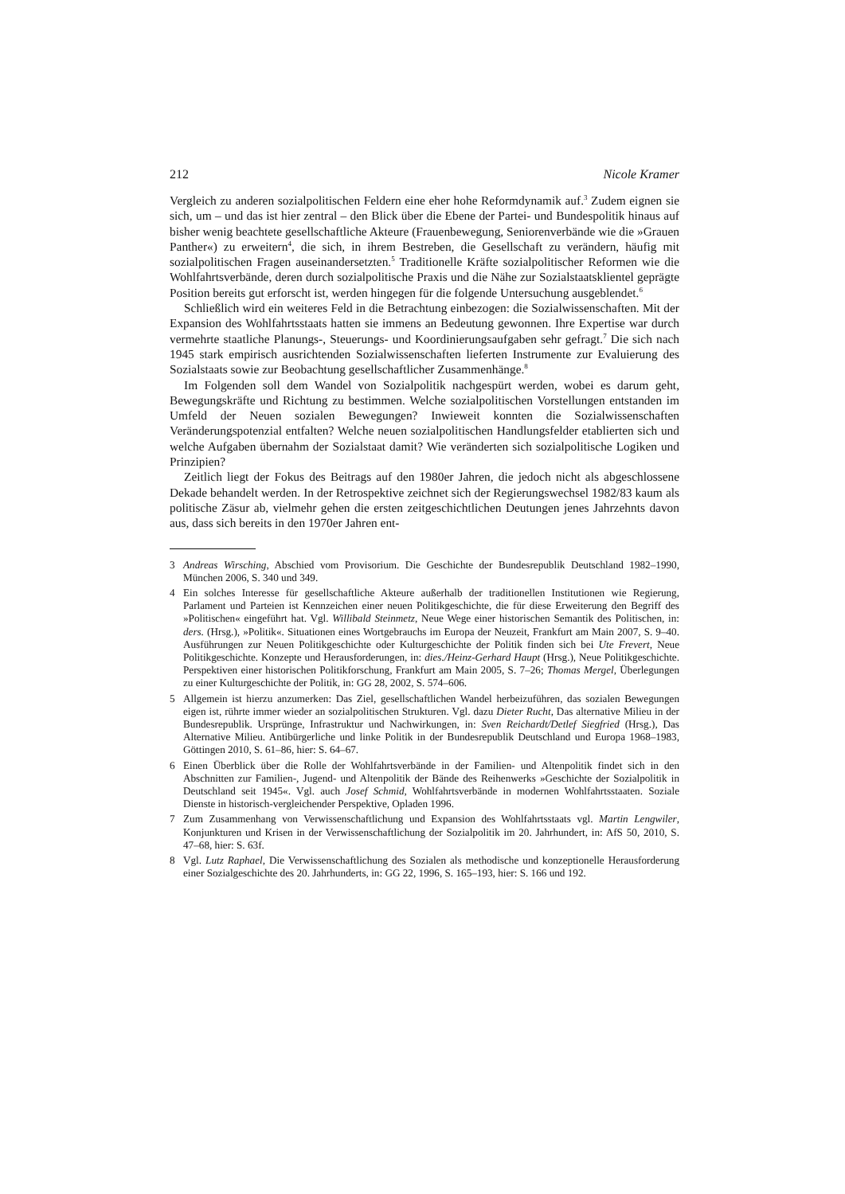212 Nicole Kramer
Vergleich zu anderen sozialpolitischen Feldern eine eher hohe Reformdynamik auf.<sup>3</sup> Zudem eignen sie sich, um – und das ist hier zentral – den Blick über die Ebene der Partei- und Bundespolitik hinaus auf bisher wenig beachtete gesellschaftliche Akteure (Frauenbewegung, Seniorenverbände wie die »Grauen Panther«) zu erweitern<sup>4</sup>, die sich, in ihrem Bestreben, die Gesellschaft zu verändern, häufig mit sozialpolitischen Fragen auseinandersetzten.<sup>5</sup> Traditionelle Kräfte sozialpolitischer Reformen wie die Wohlfahrtsverbände, deren durch sozialpolitische Praxis und die Nähe zur Sozialstaatsklientel geprägte Position bereits gut erforscht ist, werden hingegen für die folgende Untersuchung ausgeblendet.<sup>6</sup>
Schließlich wird ein weiteres Feld in die Betrachtung einbezogen: die Sozialwissenschaften. Mit der Expansion des Wohlfahrtsstaats hatten sie immens an Bedeutung gewonnen. Ihre Expertise war durch vermehrte staatliche Planungs-, Steuerungs- und Koordinierungsaufgaben sehr gefragt.<sup>7</sup> Die sich nach 1945 stark empirisch ausrichtenden Sozialwissenschaften lieferten Instrumente zur Evaluierung des Sozialstaats sowie zur Beobachtung gesellschaftlicher Zusammenhänge.<sup>8</sup>
Im Folgenden soll dem Wandel von Sozialpolitik nachgespürt werden, wobei es darum geht, Bewegungskräfte und Richtung zu bestimmen. Welche sozialpolitischen Vorstellungen entstanden im Umfeld der Neuen sozialen Bewegungen? Inwieweit konnten die Sozialwissenschaften Veränderungspotenzial entfalten? Welche neuen sozialpolitischen Handlungsfelder etablierten sich und welche Aufgaben übernahm der Sozialstaat damit? Wie veränderten sich sozialpolitische Logiken und Prinzipien?
Zeitlich liegt der Fokus des Beitrags auf den 1980er Jahren, die jedoch nicht als abgeschlossene Dekade behandelt werden. In der Retrospektive zeichnet sich der Regierungswechsel 1982/83 kaum als politische Zäsur ab, vielmehr gehen die ersten zeitgeschichtlichen Deutungen jenes Jahrzehnts davon aus, dass sich bereits in den 1970er Jahren ent-
3 Andreas Wirsching, Abschied vom Provisorium. Die Geschichte der Bundesrepublik Deutschland 1982–1990, München 2006, S. 340 und 349.
4 Ein solches Interesse für gesellschaftliche Akteure außerhalb der traditionellen Institutionen wie Regierung, Parlament und Parteien ist Kennzeichen einer neuen Politikgeschichte, die für diese Erweiterung den Begriff des »Politischen« eingeführt hat. Vgl. Willibald Steinmetz, Neue Wege einer historischen Semantik des Politischen, in: ders. (Hrsg.), »Politik«. Situationen eines Wortgebrauchs im Europa der Neuzeit, Frankfurt am Main 2007, S. 9–40. Ausführungen zur Neuen Politikgeschichte oder Kulturgeschichte der Politik finden sich bei Ute Frevert, Neue Politikgeschichte. Konzepte und Herausforderungen, in: dies./Heinz-Gerhard Haupt (Hrsg.), Neue Politikgeschichte. Perspektiven einer historischen Politikforschung, Frankfurt am Main 2005, S. 7–26; Thomas Mergel, Überlegungen zu einer Kulturgeschichte der Politik, in: GG 28, 2002, S. 574–606.
5 Allgemein ist hierzu anzumerken: Das Ziel, gesellschaftlichen Wandel herbeizuführen, das sozialen Bewegungen eigen ist, rührte immer wieder an sozialpolitischen Strukturen. Vgl. dazu Dieter Rucht, Das alternative Milieu in der Bundesrepublik. Ursprünge, Infrastruktur und Nachwirkungen, in: Sven Reichardt/Detlef Siegfried (Hrsg.), Das Alternative Milieu. Antibürgerliche und linke Politik in der Bundesrepublik Deutschland und Europa 1968–1983, Göttingen 2010, S. 61–86, hier: S. 64–67.
6 Einen Überblick über die Rolle der Wohlfahrtsverbände in der Familien- und Altenpolitik findet sich in den Abschnitten zur Familien-, Jugend- und Altenpolitik der Bände des Reihenwerks »Geschichte der Sozialpolitik in Deutschland seit 1945«. Vgl. auch Josef Schmid, Wohlfahrtsverbände in modernen Wohlfahrtsstaaten. Soziale Dienste in historisch-vergleichender Perspektive, Opladen 1996.
7 Zum Zusammenhang von Verwissenschaftlichung und Expansion des Wohlfahrtsstaats vgl. Martin Lengwiler, Konjunkturen und Krisen in der Verwissenschaftlichung der Sozialpolitik im 20. Jahrhundert, in: AfS 50, 2010, S. 47–68, hier: S. 63f.
8 Vgl. Lutz Raphael, Die Verwissenschaftlichung des Sozialen als methodische und konzeptionelle Herausforderung einer Sozialgeschichte des 20. Jahrhunderts, in: GG 22, 1996, S. 165–193, hier: S. 166 und 192.